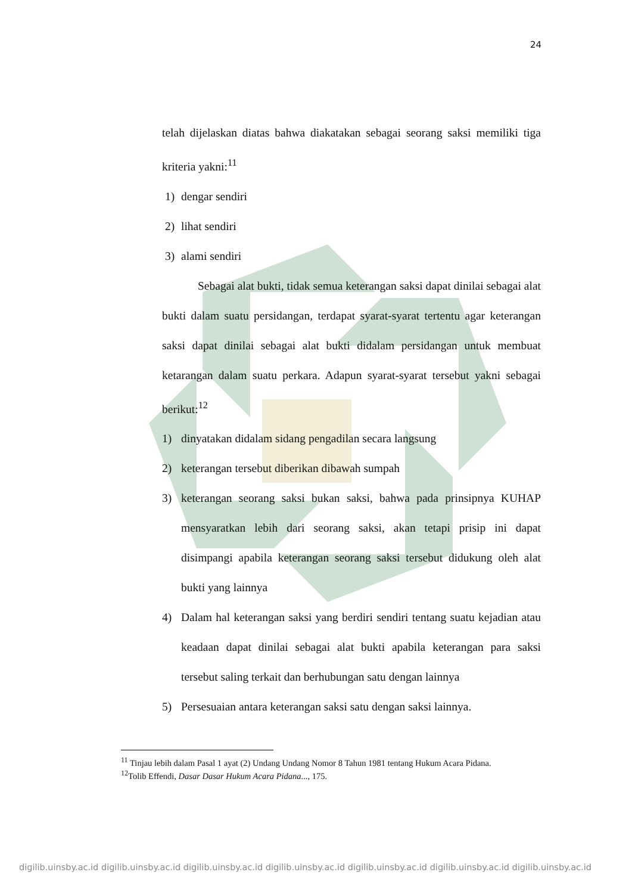24
telah dijelaskan diatas bahwa diakatakan sebagai seorang saksi memiliki tiga kriteria yakni:<sup>11</sup>
1) dengar sendiri
2) lihat sendiri
3) alami sendiri
Sebagai alat bukti, tidak semua keterangan saksi dapat dinilai sebagai alat bukti dalam suatu persidangan, terdapat syarat-syarat tertentu agar keterangan saksi dapat dinilai sebagai alat bukti didalam persidangan untuk membuat ketarangan dalam suatu perkara. Adapun syarat-syarat tersebut yakni sebagai berikut:<sup>12</sup>
1) dinyatakan didalam sidang pengadilan secara langsung
2) keterangan tersebut diberikan dibawah sumpah
3) keterangan seorang saksi bukan saksi, bahwa pada prinsipnya KUHAP mensyaratkan lebih dari seorang saksi, akan tetapi prisip ini dapat disimpangi apabila keterangan seorang saksi tersebut didukung oleh alat bukti yang lainnya
4) Dalam hal keterangan saksi yang berdiri sendiri tentang suatu kejadian atau keadaan dapat dinilai sebagai alat bukti apabila keterangan para saksi tersebut saling terkait dan berhubungan satu dengan lainnya
5) Persesuaian antara keterangan saksi satu dengan saksi lainnya.
<sup>11</sup> Tinjau lebih dalam Pasal 1 ayat (2) Undang Undang Nomor 8 Tahun 1981 tentang Hukum Acara Pidana.
<sup>12</sup> Tolib Effendi, Dasar Dasar Hukum Acara Pidana..., 175.
digilib.uinsby.ac.id digilib.uinsby.ac.id digilib.uinsby.ac.id digilib.uinsby.ac.id digilib.uinsby.ac.id digilib.uinsby.ac.id digilib.uinsby.ac.id